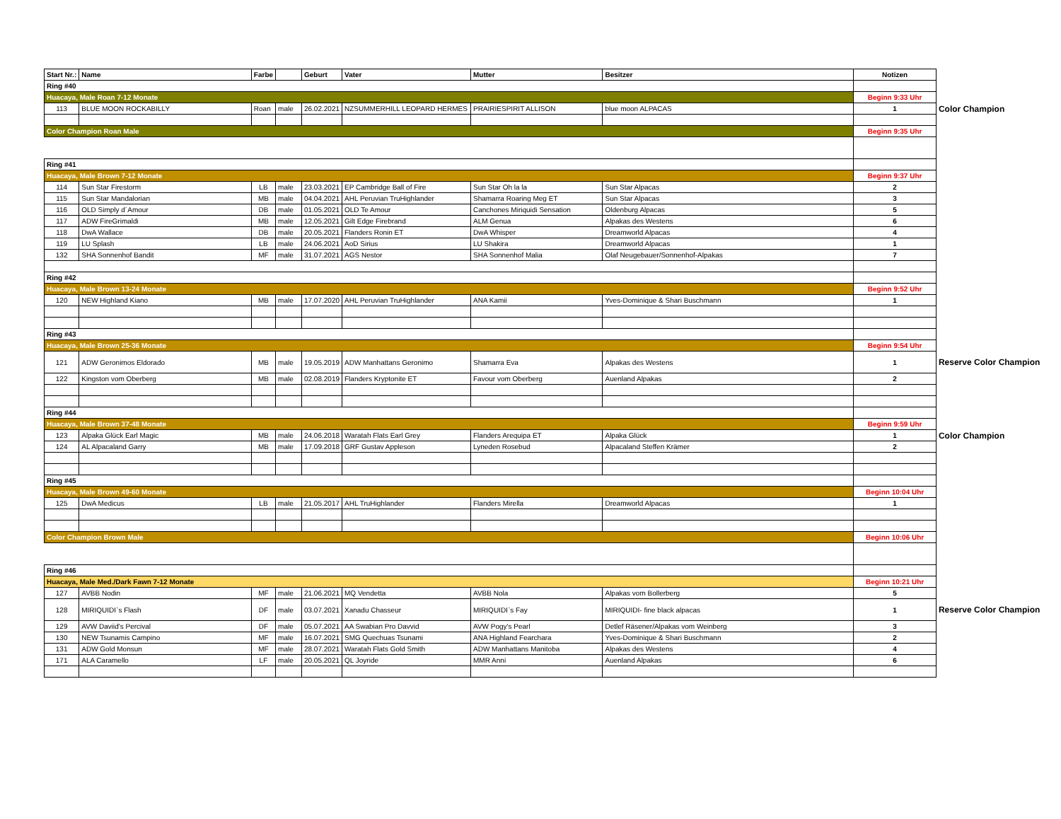| Start Nr.: | Name | Farbe | | Geburt | Vater | Mutter | Besitzer | Notizen | |
| Ring #40 | | | | | | | | | |
| Huacaya, Male Roan 7-12 Monate | | | | | | | | Beginn 9:33 Uhr | |
| 113 | BLUE MOON ROCKABILLY | Roan | male | 26.02.2021 | NZSUMMERHILL LEOPARD HERMES | PRAIRIESPIRIT ALLISON | blue moon ALPACAS | 1 | Color Champion |
| Color Champion Roan Male | | | | | | | | Beginn 9:35 Uhr | |
| Ring #41 | | | | | | | | | |
| Huacaya, Male Brown 7-12 Monate | | | | | | | | Beginn 9:37 Uhr | |
| 114 | Sun Star Firestorm | LB | male | 23.03.2021 | EP Cambridge Ball of Fire | Sun Star Oh la la | Sun Star Alpacas | 2 | |
| 115 | Sun Star Mandalorian | MB | male | 04.04.2021 | AHL Peruvian TruHighlander | Shamarra Roaring Meg ET | Sun Star Alpacas | 3 | |
| 116 | OLD Simply d´Amour | DB | male | 01.05.2021 | OLD Te Amour | Canchones Miriquidi Sensation | Oldenburg Alpacas | 5 | |
| 117 | ADW FireGrimaldi | MB | male | 12.05.2021 | Gilt Edge Firebrand | ALM Genua | Alpakas des Westens | 6 | |
| 118 | DwA Wallace | DB | male | 20.05.2021 | Flanders Ronin ET | DwA Whisper | Dreamworld Alpacas | 4 | |
| 119 | LU Splash | LB | male | 24.06.2021 | AoD Sirius | LU Shakira | Dreamworld Alpacas | 1 | |
| 132 | SHA Sonnenhof Bandit | MF | male | 31.07.2021 | AGS Nestor | SHA Sonnenhof Malia | Olaf Neugebauer/Sonnenhof-Alpakas | 7 | |
| Ring #42 | | | | | | | | | |
| Huacaya, Male Brown 13-24 Monate | | | | | | | | Beginn 9:52 Uhr | |
| 120 | NEW Highland Kiano | MB | male | 17.07.2020 | AHL Peruvian TruHighlander | ANA Kamii | Yves-Dominique & Shari Buschmann | 1 | |
| Ring #43 | | | | | | | | | |
| Huacaya, Male Brown 25-36 Monate | | | | | | | | Beginn 9:54 Uhr | |
| 121 | ADW Geronimos Eldorado | MB | male | 19.05.2019 | ADW Manhattans Geronimo | Shamarra Eva | Alpakas des Westens | 1 | Reserve Color Champion |
| 122 | Kingston vom Oberberg | MB | male | 02.08.2019 | Flanders Kryptonite ET | Favour vom Oberberg | Auenland Alpakas | 2 | |
| Ring #44 | | | | | | | | | |
| Huacaya, Male Brown 37-48 Monate | | | | | | | | Beginn 9:59 Uhr | |
| 123 | Alpaka Glück Earl Magic | MB | male | 24.06.2018 | Waratah Flats Earl Grey | Flanders Arequipa ET | Alpaka Glück | 1 | Color Champion |
| 124 | AL Alpacaland Garry | MB | male | 17.09.2018 | GRF Gustav Appleson | Lyneden Rosebud | Alpacaland Steffen Krämer | 2 | |
| Ring #45 | | | | | | | | | |
| Huacaya, Male Brown 49-60 Monate | | | | | | | | Beginn 10:04 Uhr | |
| 125 | DwA Medicus | LB | male | 21.05.2017 | AHL TruHighlander | Flanders Mirella | Dreamworld Alpacas | 1 | |
| Color Champion Brown Male | | | | | | | | Beginn 10:06 Uhr | |
| Ring #46 | | | | | | | | | |
| Huacaya, Male Med./Dark Fawn 7-12 Monate | | | | | | | | Beginn 10:21 Uhr | |
| 127 | AVBB Nodin | MF | male | 21.06.2021 | MQ Vendetta | AVBB Nola | Alpakas vom Bollerberg | 5 | |
| 128 | MIRIQUIDI`s Flash | DF | male | 03.07.2021 | Xanadu Chasseur | MIRIQUIDI`s Fay | MIRIQUIDI- fine black alpacas | 1 | Reserve Color Champion |
| 129 | AVW Daviid's Percival | DF | male | 05.07.2021 | AA Swabian Pro Davvid | AVW Pogy's Pearl | Detlef Räsener/Alpakas vom Weinberg | 3 | |
| 130 | NEW Tsunamis Campino | MF | male | 16.07.2021 | SMG Quechuas Tsunami | ANA Highland Fearchara | Yves-Dominique & Shari Buschmann | 2 | |
| 131 | ADW Gold Monsun | MF | male | 28.07.2021 | Waratah Flats Gold Smith | ADW Manhattans Manitoba | Alpakas des Westens | 4 | |
| 171 | ALA Caramello | LF | male | 20.05.2021 | QL Joyride | MMR Anni | Auenland Alpakas | 6 | |